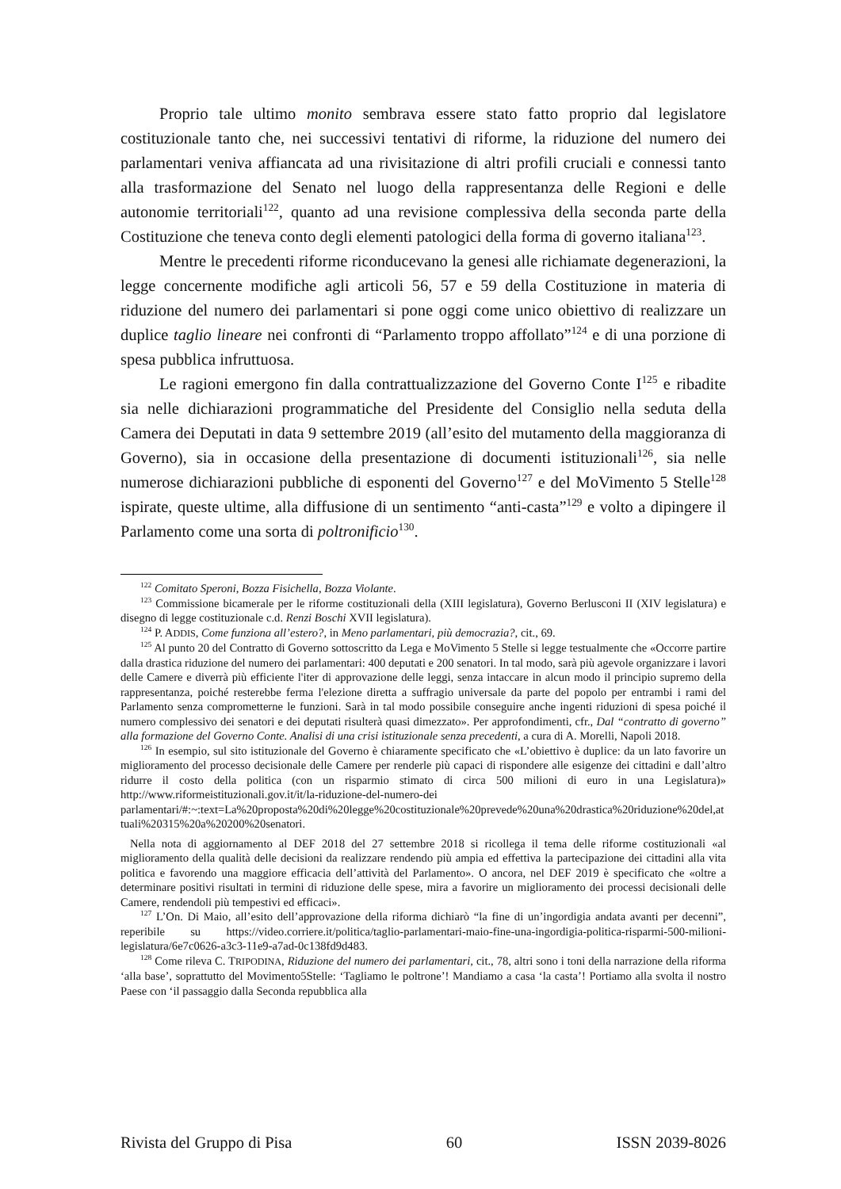Proprio tale ultimo monito sembrava essere stato fatto proprio dal legislatore costituzionale tanto che, nei successivi tentativi di riforme, la riduzione del numero dei parlamentari veniva affiancata ad una rivisitazione di altri profili cruciali e connessi tanto alla trasformazione del Senato nel luogo della rappresentanza delle Regioni e delle autonomie territoriali<sup>122</sup>, quanto ad una revisione complessiva della seconda parte della Costituzione che teneva conto degli elementi patologici della forma di governo italiana<sup>123</sup>.
Mentre le precedenti riforme riconducevano la genesi alle richiamate degenerazioni, la legge concernente modifiche agli articoli 56, 57 e 59 della Costituzione in materia di riduzione del numero dei parlamentari si pone oggi come unico obiettivo di realizzare un duplice taglio lineare nei confronti di “Parlamento troppo affollato”<sup>124</sup> e di una porzione di spesa pubblica infruttuosa.
Le ragioni emergono fin dalla contrattualizzazione del Governo Conte I<sup>125</sup> e ribadite sia nelle dichiarazioni programmatiche del Presidente del Consiglio nella seduta della Camera dei Deputati in data 9 settembre 2019 (all’esito del mutamento della maggioranza di Governo), sia in occasione della presentazione di documenti istituzionali<sup>126</sup>, sia nelle numerose dichiarazioni pubbliche di esponenti del Governo<sup>127</sup> e del MoVimento 5 Stelle<sup>128</sup> ispirate, queste ultime, alla diffusione di un sentimento “anti-casta”<sup>129</sup> e volto a dipingere il Parlamento come una sorta di poltronificio<sup>130</sup>.
<sup>122</sup> Comitato Speroni, Bozza Fisichella, Bozza Violante.
<sup>123</sup> Commissione bicamerale per le riforme costituzionali della (XIII legislatura), Governo Berlusconi II (XIV legislatura) e disegno di legge costituzionale c.d. Renzi Boschi XVII legislatura).
<sup>124</sup> P. ADDIS, Come funziona all’estero?, in Meno parlamentari, più democrazia?, cit., 69.
<sup>125</sup> Al punto 20 del Contratto di Governo sottoscritto da Lega e MoVimento 5 Stelle si legge testualmente che «Occorre partire dalla drastica riduzione del numero dei parlamentari: 400 deputati e 200 senatori. In tal modo, sarà più agevole organizzare i lavori delle Camere e diverrà più efficiente l'iter di approvazione delle leggi, senza intaccare in alcun modo il principio supremo della rappresentanza, poiché resterebbe ferma l'elezione diretta a suffragio universale da parte del popolo per entrambi i rami del Parlamento senza comprometterne le funzioni. Sarà in tal modo possibile conseguire anche ingenti riduzioni di spesa poiché il numero complessivo dei senatori e dei deputati risulterà quasi dimezzato». Per approfondimenti, cfr., Dal “contratto di governo” alla formazione del Governo Conte. Analisi di una crisi istituzionale senza precedenti, a cura di A. Morelli, Napoli 2018.
<sup>126</sup> In esempio, sul sito istituzionale del Governo è chiaramente specificato che «L’obiettivo è duplice: da un lato favorire un miglioramento del processo decisionale delle Camere per renderle più capaci di rispondere alle esigenze dei cittadini e dall’altro ridurre il costo della politica (con un risparmio stimato di circa 500 milioni di euro in una Legislatura)» http://www.riformeistituzionali.gov.it/it/la-riduzione-del-numero-dei
parlamentari/#:~:text=La%20proposta%20di%20legge%20costituzionale%20prevede%20una%20drastica%20riduzione%20del,attuali%20315%20a%20200%20senatori.
Nella nota di aggiornamento al DEF 2018 del 27 settembre 2018 si ricollega il tema delle riforme costituzionali «al miglioramento della qualità delle decisioni da realizzare rendendo più ampia ed effettiva la partecipazione dei cittadini alla vita politica e favorendo una maggiore efficacia dell’attività del Parlamento». O ancora, nel DEF 2019 è specificato che «oltre a determinare positivi risultati in termini di riduzione delle spese, mira a favorire un miglioramento dei processi decisionali delle Camere, rendendoli più tempestivi ed efficaci».
<sup>127</sup> L’On. Di Maio, all’esito dell’approvazione della riforma dichiarò “la fine di un’ingordigia andata avanti per decenni”, reperibile su https://video.corriere.it/politica/taglio-parlamentari-maio-fine-una-ingordigia-politica-risparmi-500-milioni-legislatura/6e7c0626-a3c3-11e9-a7ad-0c138fd9d483.
<sup>128</sup> Come rileva C. TRIPODINA, Riduzione del numero dei parlamentari, cit., 78, altri sono i toni della narrazione della riforma ‘alla base’, soprattutto del Movimento5Stelle: ‘Tagliamo le poltrone’! Mandiamo a casa ‘la casta’! Portiamo alla svolta il nostro Paese con ‘il passaggio dalla Seconda repubblica alla
Rivista del Gruppo di Pisa 60 ISSN 2039-8026